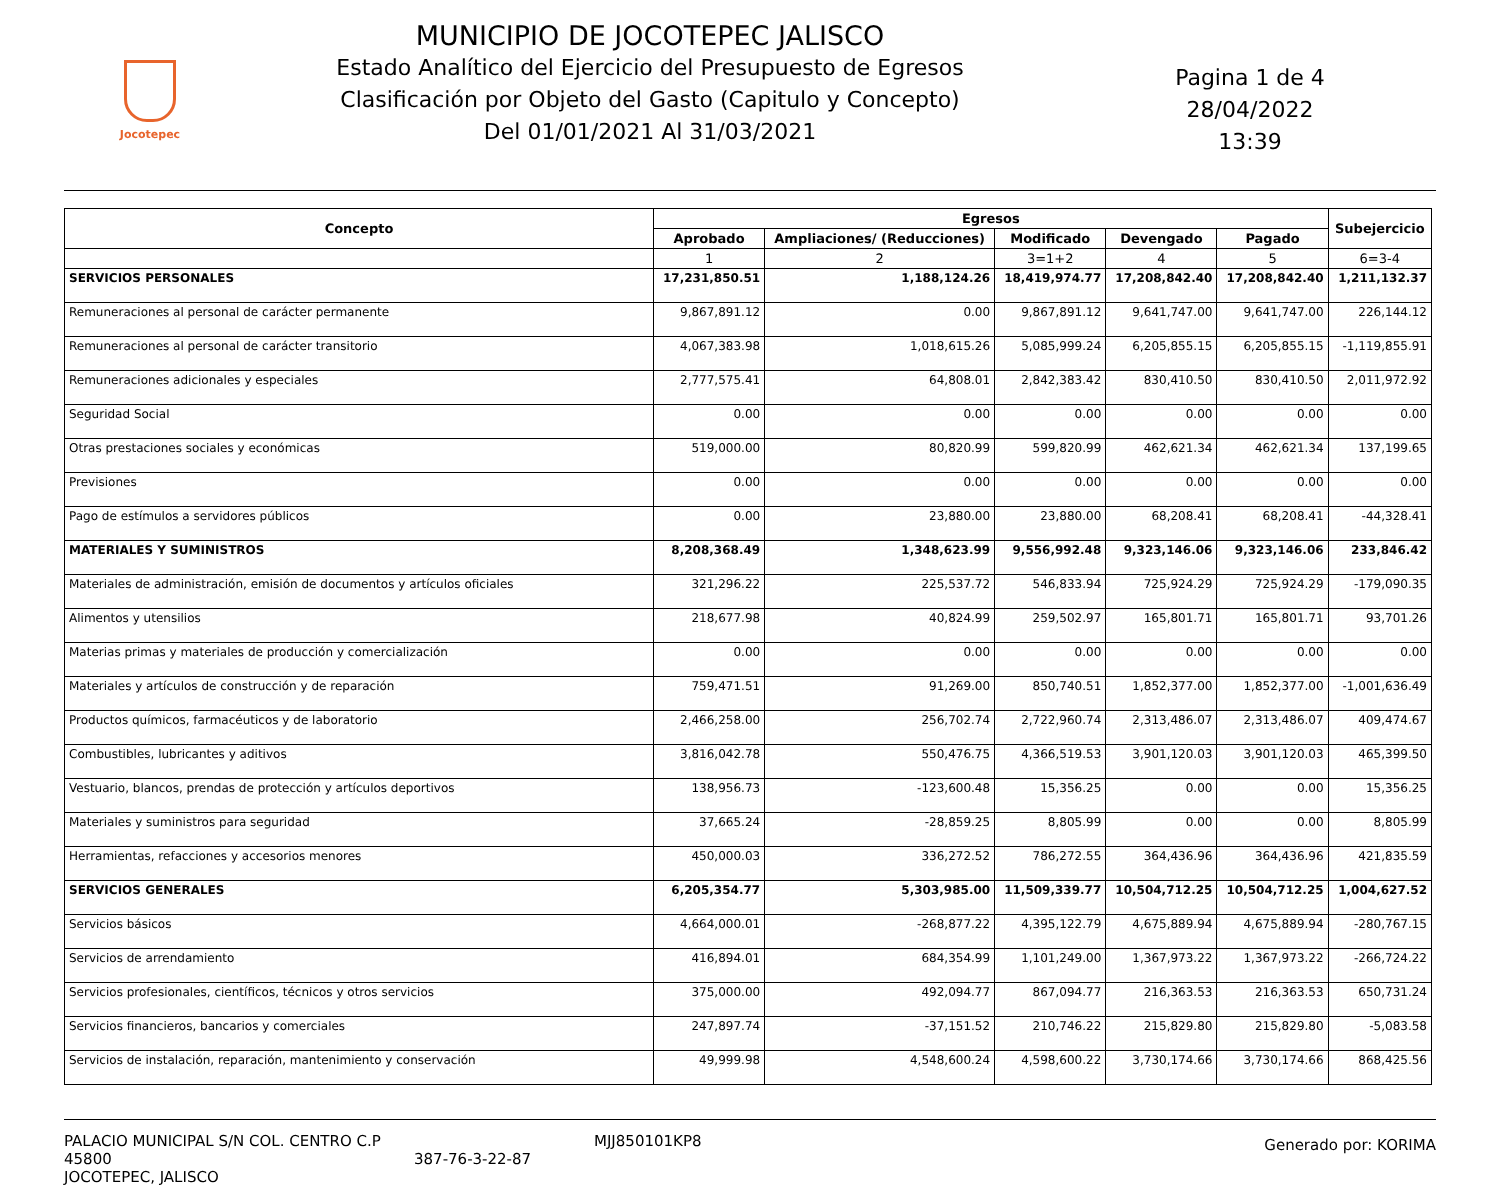Jocotepec
MUNICIPIO DE JOCOTEPEC JALISCO
Estado Analítico del Ejercicio del Presupuesto de Egresos
Clasificación por Objeto del Gasto (Capitulo y Concepto)
Del 01/01/2021 Al 31/03/2021
Pagina 1 de 4
28/04/2022
13:39
| Concepto | Egresos | | | | | Subejercicio |
| --- | --- | --- | --- | --- | --- | --- |
| | Aprobado | Ampliaciones/ (Reducciones) | Modificado | Devengado | Pagado | |
| | 1 | 2 | 3=1+2 | 4 | 5 | 6=3-4 |
| SERVICIOS PERSONALES | 17,231,850.51 | 1,188,124.26 | 18,419,974.77 | 17,208,842.40 | 17,208,842.40 | 1,211,132.37 |
| Remuneraciones al personal de carácter permanente | 9,867,891.12 | 0.00 | 9,867,891.12 | 9,641,747.00 | 9,641,747.00 | 226,144.12 |
| Remuneraciones al personal de carácter transitorio | 4,067,383.98 | 1,018,615.26 | 5,085,999.24 | 6,205,855.15 | 6,205,855.15 | -1,119,855.91 |
| Remuneraciones adicionales y especiales | 2,777,575.41 | 64,808.01 | 2,842,383.42 | 830,410.50 | 830,410.50 | 2,011,972.92 |
| Seguridad Social | 0.00 | 0.00 | 0.00 | 0.00 | 0.00 | 0.00 |
| Otras prestaciones sociales y económicas | 519,000.00 | 80,820.99 | 599,820.99 | 462,621.34 | 462,621.34 | 137,199.65 |
| Previsiones | 0.00 | 0.00 | 0.00 | 0.00 | 0.00 | 0.00 |
| Pago de estímulos a servidores públicos | 0.00 | 23,880.00 | 23,880.00 | 68,208.41 | 68,208.41 | -44,328.41 |
| MATERIALES Y SUMINISTROS | 8,208,368.49 | 1,348,623.99 | 9,556,992.48 | 9,323,146.06 | 9,323,146.06 | 233,846.42 |
| Materiales de administración, emisión de documentos y artículos oficiales | 321,296.22 | 225,537.72 | 546,833.94 | 725,924.29 | 725,924.29 | -179,090.35 |
| Alimentos y utensilios | 218,677.98 | 40,824.99 | 259,502.97 | 165,801.71 | 165,801.71 | 93,701.26 |
| Materias primas y materiales de producción y comercialización | 0.00 | 0.00 | 0.00 | 0.00 | 0.00 | 0.00 |
| Materiales y artículos de construcción y de reparación | 759,471.51 | 91,269.00 | 850,740.51 | 1,852,377.00 | 1,852,377.00 | -1,001,636.49 |
| Productos químicos, farmacéuticos y de laboratorio | 2,466,258.00 | 256,702.74 | 2,722,960.74 | 2,313,486.07 | 2,313,486.07 | 409,474.67 |
| Combustibles, lubricantes y aditivos | 3,816,042.78 | 550,476.75 | 4,366,519.53 | 3,901,120.03 | 3,901,120.03 | 465,399.50 |
| Vestuario, blancos, prendas de protección y artículos deportivos | 138,956.73 | -123,600.48 | 15,356.25 | 0.00 | 0.00 | 15,356.25 |
| Materiales y suministros para seguridad | 37,665.24 | -28,859.25 | 8,805.99 | 0.00 | 0.00 | 8,805.99 |
| Herramientas, refacciones y accesorios menores | 450,000.03 | 336,272.52 | 786,272.55 | 364,436.96 | 364,436.96 | 421,835.59 |
| SERVICIOS GENERALES | 6,205,354.77 | 5,303,985.00 | 11,509,339.77 | 10,504,712.25 | 10,504,712.25 | 1,004,627.52 |
| Servicios básicos | 4,664,000.01 | -268,877.22 | 4,395,122.79 | 4,675,889.94 | 4,675,889.94 | -280,767.15 |
| Servicios de arrendamiento | 416,894.01 | 684,354.99 | 1,101,249.00 | 1,367,973.22 | 1,367,973.22 | -266,724.22 |
| Servicios profesionales, científicos, técnicos y otros servicios | 375,000.00 | 492,094.77 | 867,094.77 | 216,363.53 | 216,363.53 | 650,731.24 |
| Servicios financieros, bancarios y comerciales | 247,897.74 | -37,151.52 | 210,746.22 | 215,829.80 | 215,829.80 | -5,083.58 |
| Servicios de instalación, reparación, mantenimiento y conservación | 49,999.98 | 4,548,600.24 | 4,598,600.22 | 3,730,174.66 | 3,730,174.66 | 868,425.56 |
PALACIO MUNICIPAL S/N COL. CENTRO C.P 45800
JOCOTEPEC, JALISCO
387-76-3-22-87 MJJ850101KP8
Generado por: KORIMA